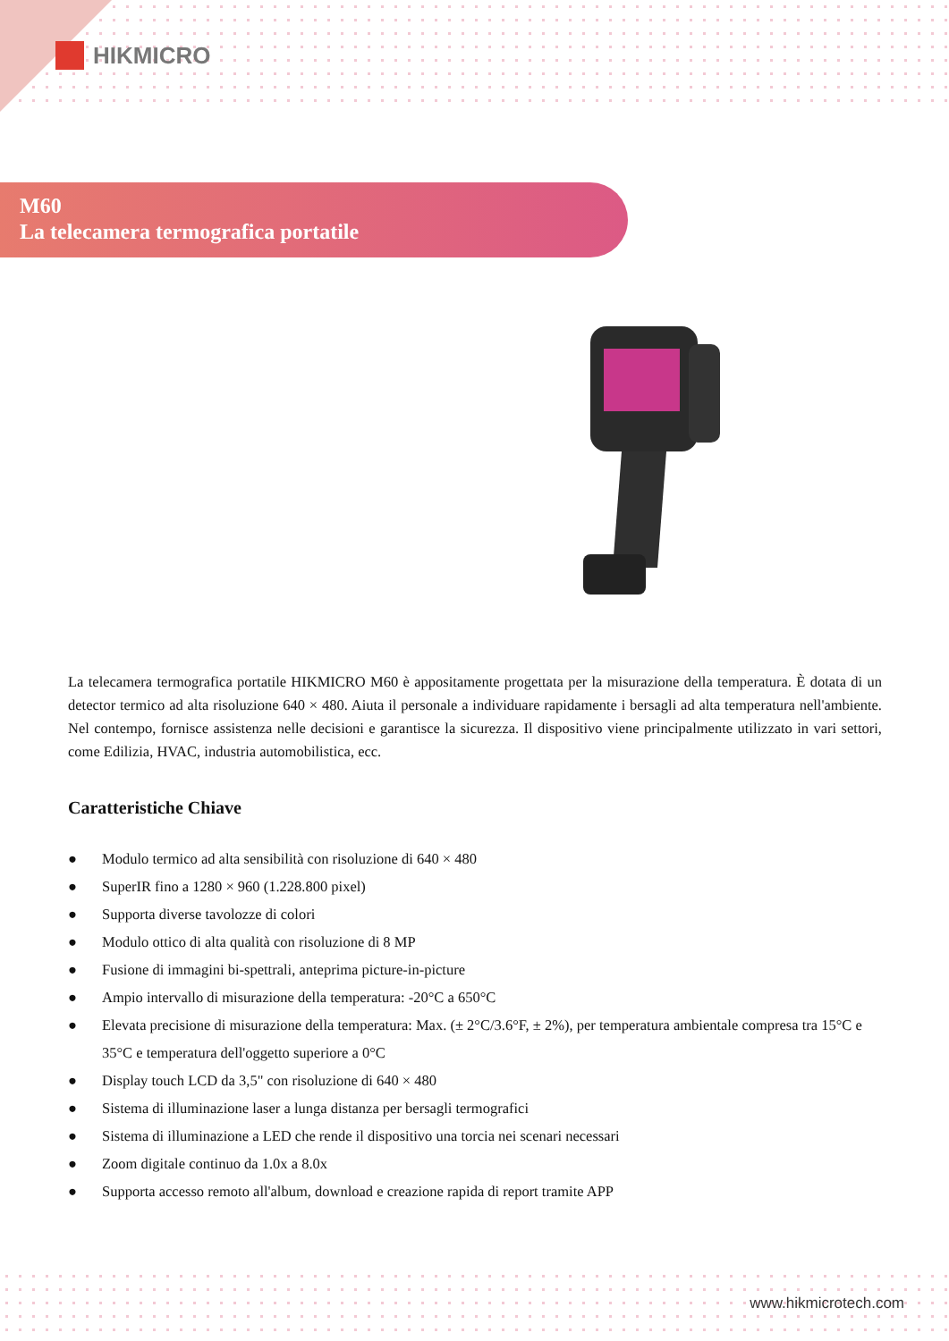HIKMICRO
M60
La telecamera termografica portatile
La telecamera termografica portatile HIKMICRO M60 è appositamente progettata per la misurazione della temperatura. È dotata di un detector termico ad alta risoluzione 640 × 480. Aiuta il personale a individuare rapidamente i bersagli ad alta temperatura nell'ambiente. Nel contempo, fornisce assistenza nelle decisioni e garantisce la sicurezza. Il dispositivo viene principalmente utilizzato in vari settori, come Edilizia, HVAC, industria automobilistica, ecc.
Caratteristiche Chiave
● Modulo termico ad alta sensibilità con risoluzione di 640 × 480
● SuperIR fino a 1280 × 960 (1.228.800 pixel)
● Supporta diverse tavolozze di colori
● Modulo ottico di alta qualità con risoluzione di 8 MP
● Fusione di immagini bi-spettrali, anteprima picture-in-picture
● Ampio intervallo di misurazione della temperatura: -20°C a 650°C
● Elevata precisione di misurazione della temperatura: Max. (± 2°C/3.6°F, ± 2%), per temperatura ambientale compresa tra 15°C e 35°C e temperatura dell'oggetto superiore a 0°C
● Display touch LCD da 3,5" con risoluzione di 640 × 480
● Sistema di illuminazione laser a lunga distanza per bersagli termografici
● Sistema di illuminazione a LED che rende il dispositivo una torcia nei scenari necessari
● Zoom digitale continuo da 1.0x a 8.0x
● Supporta accesso remoto all'album, download e creazione rapida di report tramite APP
www.hikmicrotech.com